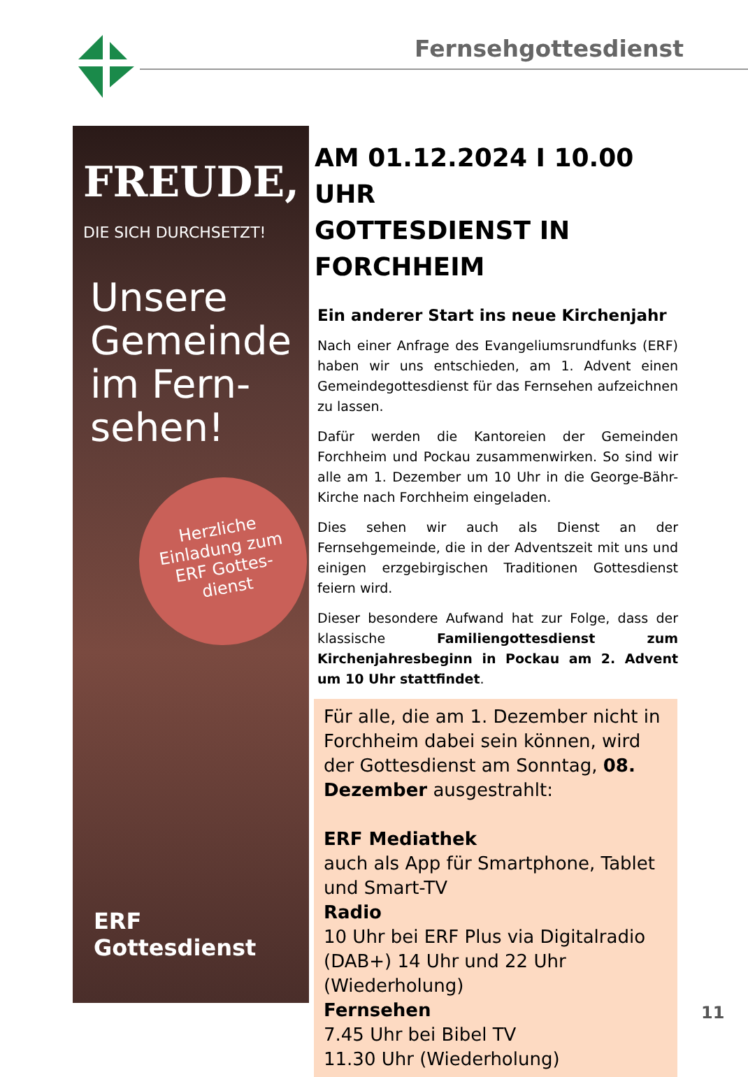Fernsehgottesdienst
FREUDE,
DIE SICH DURCHSETZT!
Unsere
Gemeinde
im Fern-
sehen!
Herzliche
Einladung zum
ERF Gottes-
dienst
ERF Gottesdienst
AM 01.12.2024 I 10.00 UHR
GOTTESDIENST IN FORCHHEIM
Ein anderer Start ins neue Kirchenjahr
Nach einer Anfrage des Evangeliumsrundfunks (ERF) haben wir uns entschieden, am 1. Advent einen Gemeindegottesdienst für das Fernsehen aufzeichnen zu lassen.
Dafür werden die Kantoreien der Gemeinden Forchheim und Pockau zusammenwirken. So sind wir alle am 1. Dezember um 10 Uhr in die George-Bähr-Kirche nach Forchheim eingeladen.
Dies sehen wir auch als Dienst an der Fernsehgemeinde, die in der Adventszeit mit uns und einigen erzgebirgischen Traditionen Gottesdienst feiern wird.
Dieser besondere Aufwand hat zur Folge, dass der klassische Familiengottesdienst zum Kirchenjahresbeginn in Pockau am 2. Advent um 10 Uhr stattfindet.
Für alle, die am 1. Dezember nicht in Forchheim dabei sein können, wird der Gottesdienst am Sonntag, 08. Dezember ausgestrahlt:
ERF Mediathek
auch als App für Smartphone, Tablet und Smart-TV
Radio
10 Uhr bei ERF Plus via Digitalradio (DAB+) 14 Uhr und 22 Uhr (Wiederholung)
Fernsehen
7.45 Uhr bei Bibel TV
11.30 Uhr (Wiederholung)
11